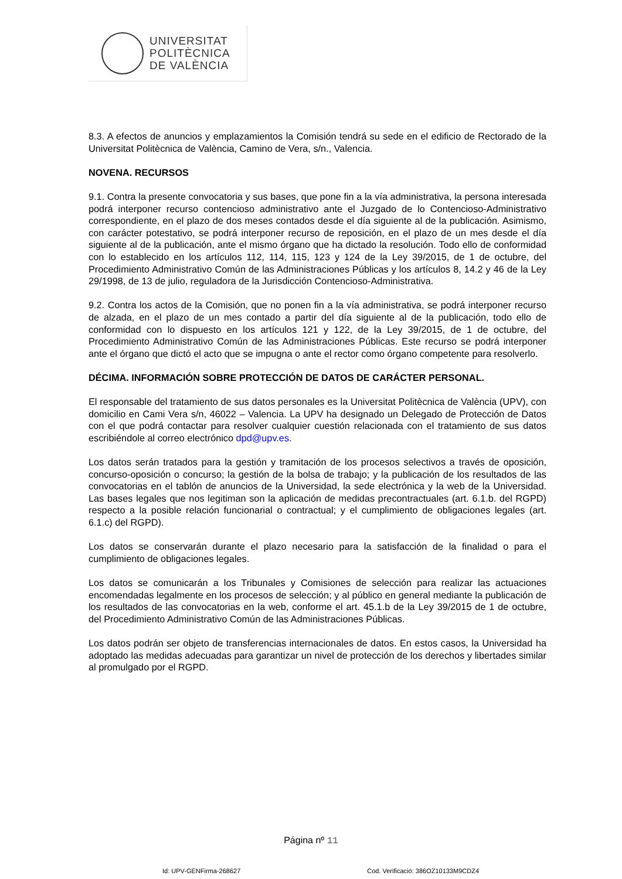UNIVERSITAT
POLITÈCNICA
DE VALÈNCIA
8.3. A efectos de anuncios y emplazamientos la Comisión tendrá su sede en el edificio de Rectorado de la Universitat Politècnica de València, Camino de Vera, s/n., Valencia.
NOVENA. RECURSOS
9.1. Contra la presente convocatoria y sus bases, que pone fin a la vía administrativa, la persona interesada podrá interponer recurso contencioso administrativo ante el Juzgado de lo Contencioso-Administrativo correspondiente, en el plazo de dos meses contados desde el día siguiente al de la publicación. Asimismo, con carácter potestativo, se podrá interponer recurso de reposición, en el plazo de un mes desde el día siguiente al de la publicación, ante el mismo órgano que ha dictado la resolución. Todo ello de conformidad con lo establecido en los artículos 112, 114, 115, 123 y 124 de la Ley 39/2015, de 1 de octubre, del Procedimiento Administrativo Común de las Administraciones Públicas y los artículos 8, 14.2 y 46 de la Ley 29/1998, de 13 de julio, reguladora de la Jurisdicción Contencioso-Administrativa.
9.2. Contra los actos de la Comisión, que no ponen fin a la vía administrativa, se podrá interponer recurso de alzada, en el plazo de un mes contado a partir del día siguiente al de la publicación, todo ello de conformidad con lo dispuesto en los artículos 121 y 122, de la Ley 39/2015, de 1 de octubre, del Procedimiento Administrativo Común de las Administraciones Públicas. Este recurso se podrá interponer ante el órgano que dictó el acto que se impugna o ante el rector como órgano competente para resolverlo.
DÉCIMA. INFORMACIÓN SOBRE PROTECCIÓN DE DATOS DE CARÁCTER PERSONAL.
El responsable del tratamiento de sus datos personales es la Universitat Politècnica de València (UPV), con domicilio en Cami Vera s/n, 46022 – Valencia. La UPV ha designado un Delegado de Protección de Datos con el que podrá contactar para resolver cualquier cuestión relacionada con el tratamiento de sus datos escribiéndole al correo electrónico dpd@upv.es.
Los datos serán tratados para la gestión y tramitación de los procesos selectivos a través de oposición, concurso-oposición o concurso; la gestión de la bolsa de trabajo; y la publicación de los resultados de las convocatorias en el tablón de anuncios de la Universidad, la sede electrónica y la web de la Universidad. Las bases legales que nos legitiman son la aplicación de medidas precontractuales (art. 6.1.b. del RGPD) respecto a la posible relación funcionarial o contractual; y el cumplimiento de obligaciones legales (art. 6.1.c) del RGPD).
Los datos se conservarán durante el plazo necesario para la satisfacción de la finalidad o para el cumplimiento de obligaciones legales.
Los datos se comunicarán a los Tribunales y Comisiones de selección para realizar las actuaciones encomendadas legalmente en los procesos de selección; y al público en general mediante la publicación de los resultados de las convocatorias en la web, conforme el art. 45.1.b de la Ley 39/2015 de 1 de octubre, del Procedimiento Administrativo Común de las Administraciones Públicas.
Los datos podrán ser objeto de transferencias internacionales de datos. En estos casos, la Universidad ha adoptado las medidas adecuadas para garantizar un nivel de protección de los derechos y libertades similar al promulgado por el RGPD.
Página nº 11
Id: UPV-GENFirma-268627 Cod. Verificació: 386OZ10133M9CDZ4